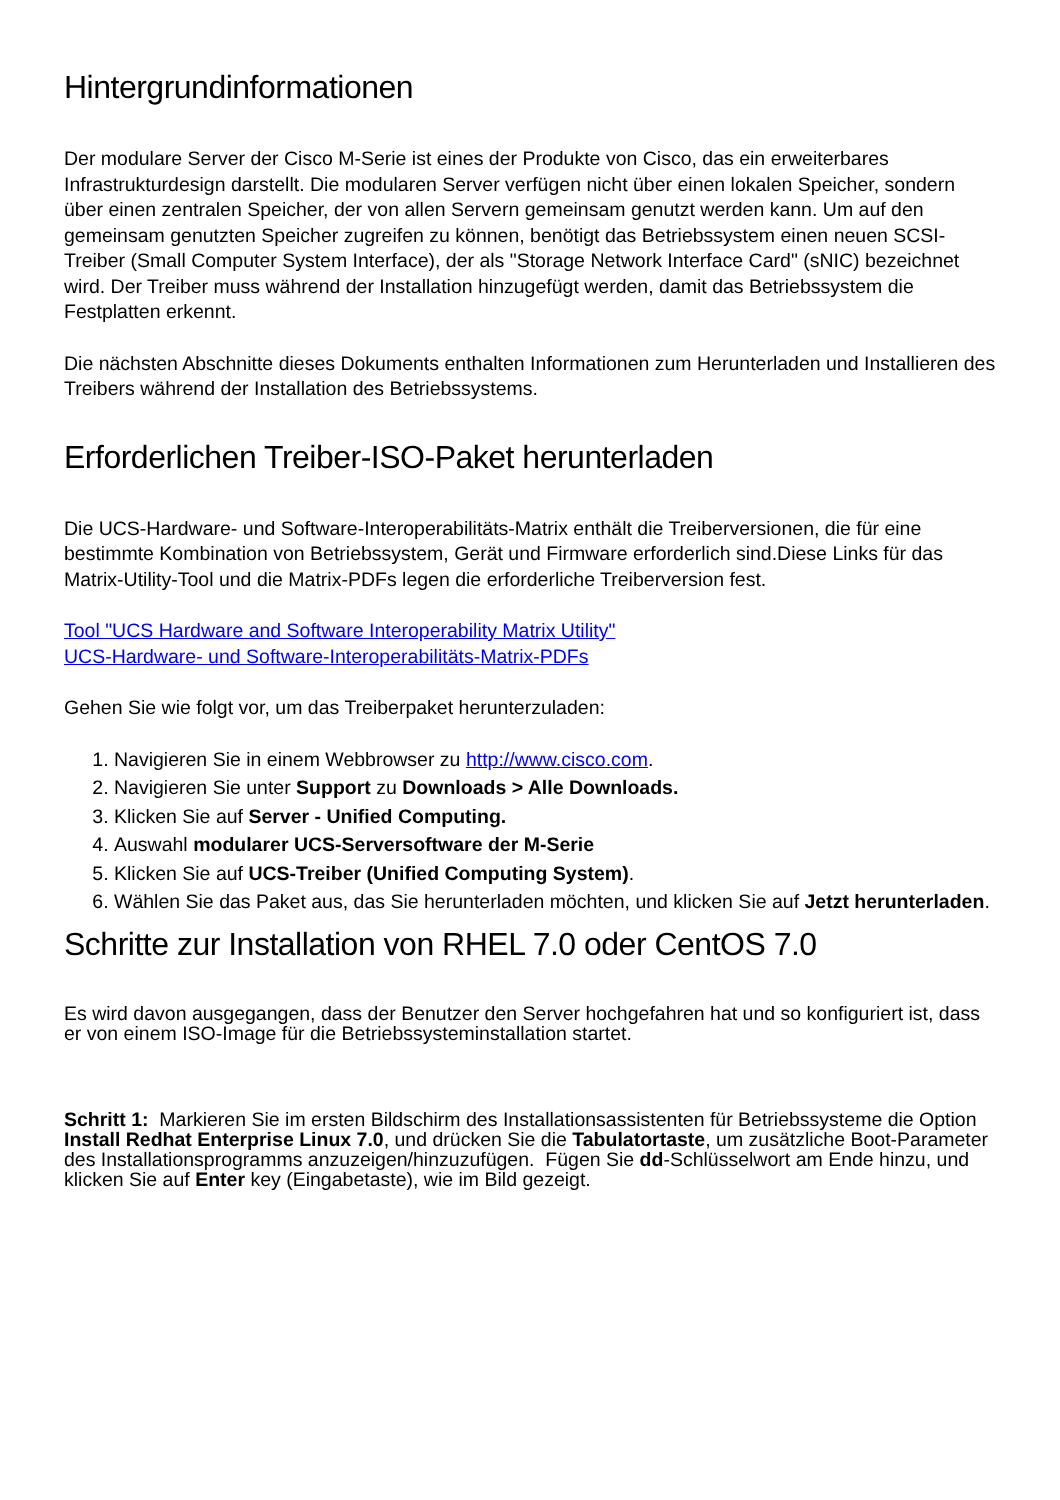Hintergrundinformationen
Der modulare Server der Cisco M-Serie ist eines der Produkte von Cisco, das ein erweiterbares Infrastrukturdesign darstellt. Die modularen Server verfügen nicht über einen lokalen Speicher, sondern über einen zentralen Speicher, der von allen Servern gemeinsam genutzt werden kann. Um auf den gemeinsam genutzten Speicher zugreifen zu können, benötigt das Betriebssystem einen neuen SCSI-Treiber (Small Computer System Interface), der als "Storage Network Interface Card" (sNIC) bezeichnet wird. Der Treiber muss während der Installation hinzugefügt werden, damit das Betriebssystem die Festplatten erkennt.
Die nächsten Abschnitte dieses Dokuments enthalten Informationen zum Herunterladen und Installieren des Treibers während der Installation des Betriebssystems.
Erforderlichen Treiber-ISO-Paket herunterladen
Die UCS-Hardware- und Software-Interoperabilitäts-Matrix enthält die Treiberversionen, die für eine bestimmte Kombination von Betriebssystem, Gerät und Firmware erforderlich sind.Diese Links für das Matrix-Utility-Tool und die Matrix-PDFs legen die erforderliche Treiberversion fest.
Tool "UCS Hardware and Software Interoperability Matrix Utility"
UCS-Hardware- und Software-Interoperabilitäts-Matrix-PDFs
Gehen Sie wie folgt vor, um das Treiberpaket herunterzuladen:
1. Navigieren Sie in einem Webbrowser zu http://www.cisco.com.
2. Navigieren Sie unter Support zu Downloads > Alle Downloads.
3. Klicken Sie auf Server - Unified Computing.
4. Auswahl modularer UCS-Serversoftware der M-Serie
5. Klicken Sie auf UCS-Treiber (Unified Computing System).
6. Wählen Sie das Paket aus, das Sie herunterladen möchten, und klicken Sie auf Jetzt herunterladen.
Schritte zur Installation von RHEL 7.0 oder CentOS 7.0
Es wird davon ausgegangen, dass der Benutzer den Server hochgefahren hat und so konfiguriert ist, dass er von einem ISO-Image für die Betriebssysteminstallation startet.
Schritt 1: Markieren Sie im ersten Bildschirm des Installationsassistenten für Betriebssysteme die Option Install Redhat Enterprise Linux 7.0, und drücken Sie die Tabulatortaste, um zusätzliche Boot-Parameter des Installationsprogramms anzuzeigen/hinzuzufügen. Fügen Sie dd-Schlüsselwort am Ende hinzu, und klicken Sie auf Enter key (Eingabetaste), wie im Bild gezeigt.